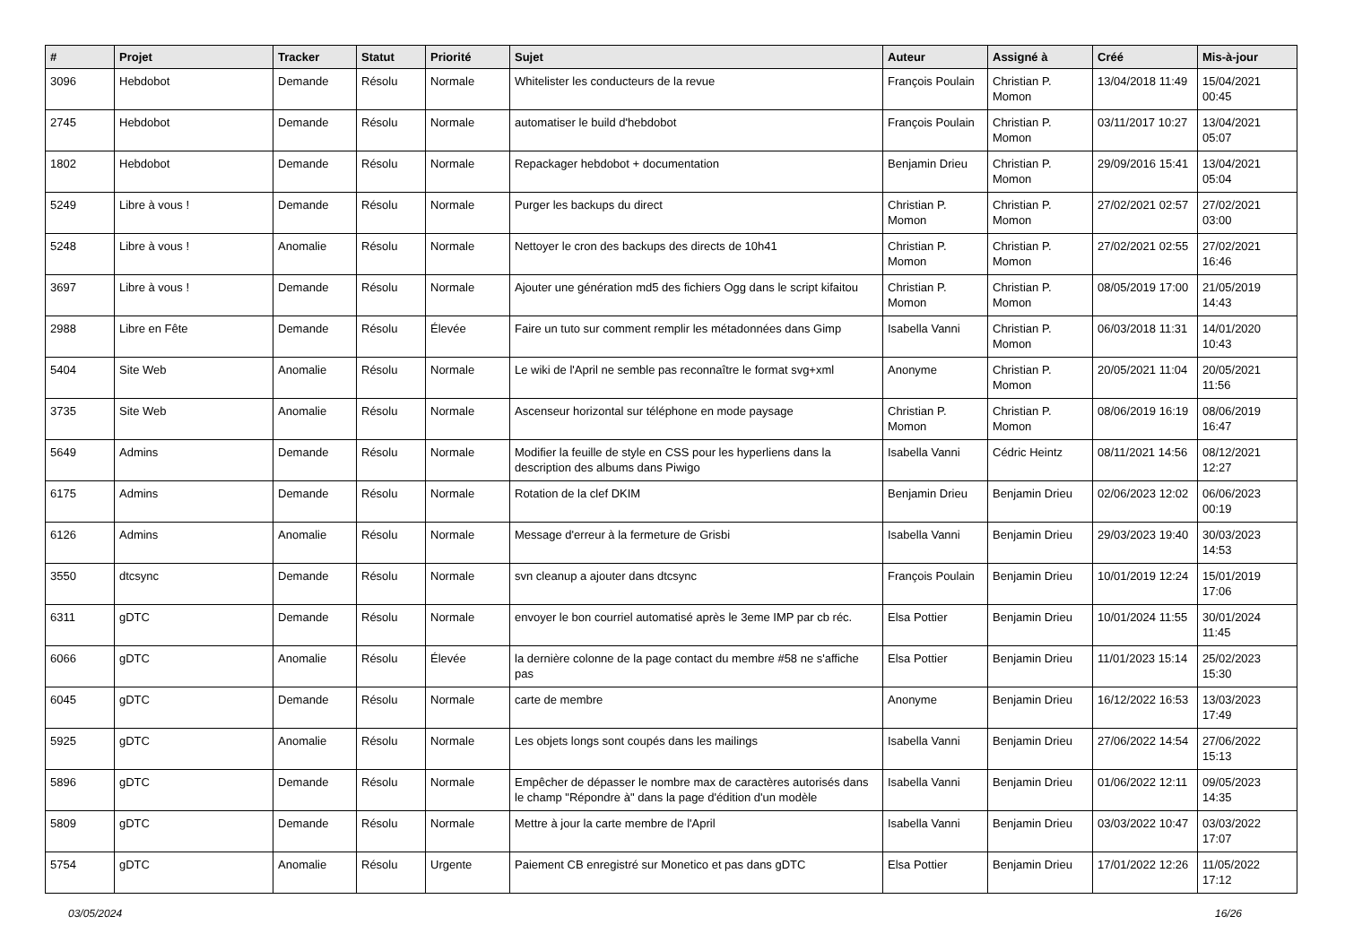| # | Projet | Tracker | Statut | Priorité | Sujet | Auteur | Assigné à | Créé | Mis-à-jour |
| --- | --- | --- | --- | --- | --- | --- | --- | --- | --- |
| 3096 | Hebdobot | Demande | Résolu | Normale | Whitelister les conducteurs de la revue | François Poulain | Christian P. Momon | 13/04/2018 11:49 | 15/04/2021 00:45 |
| 2745 | Hebdobot | Demande | Résolu | Normale | automatiser le build d'hebdobot | François Poulain | Christian P. Momon | 03/11/2017 10:27 | 13/04/2021 05:07 |
| 1802 | Hebdobot | Demande | Résolu | Normale | Repackager hebdobot + documentation | Benjamin Drieu | Christian P. Momon | 29/09/2016 15:41 | 13/04/2021 05:04 |
| 5249 | Libre à vous ! | Demande | Résolu | Normale | Purger les backups du direct | Christian P. Momon | Christian P. Momon | 27/02/2021 02:57 | 27/02/2021 03:00 |
| 5248 | Libre à vous ! | Anomalie | Résolu | Normale | Nettoyer le cron des backups des directs de 10h41 | Christian P. Momon | Christian P. Momon | 27/02/2021 02:55 | 27/02/2021 16:46 |
| 3697 | Libre à vous ! | Demande | Résolu | Normale | Ajouter une génération md5 des fichiers Ogg dans le script kifaitou | Christian P. Momon | Christian P. Momon | 08/05/2019 17:00 | 21/05/2019 14:43 |
| 2988 | Libre en Fête | Demande | Résolu | Élevée | Faire un tuto sur comment remplir les métadonnées dans Gimp | Isabella Vanni | Christian P. Momon | 06/03/2018 11:31 | 14/01/2020 10:43 |
| 5404 | Site Web | Anomalie | Résolu | Normale | Le wiki de l'April ne semble pas reconnaître le format svg+xml | Anonyme | Christian P. Momon | 20/05/2021 11:04 | 20/05/2021 11:56 |
| 3735 | Site Web | Anomalie | Résolu | Normale | Ascenseur horizontal sur téléphone en mode paysage | Christian P. Momon | Christian P. Momon | 08/06/2019 16:19 | 08/06/2019 16:47 |
| 5649 | Admins | Demande | Résolu | Normale | Modifier la feuille de style en CSS pour les hyperliens dans la description des albums dans Piwigo | Isabella Vanni | Cédric Heintz | 08/11/2021 14:56 | 08/12/2021 12:27 |
| 6175 | Admins | Demande | Résolu | Normale | Rotation de la clef DKIM | Benjamin Drieu | Benjamin Drieu | 02/06/2023 12:02 | 06/06/2023 00:19 |
| 6126 | Admins | Anomalie | Résolu | Normale | Message d'erreur à la fermeture de Grisbi | Isabella Vanni | Benjamin Drieu | 29/03/2023 19:40 | 30/03/2023 14:53 |
| 3550 | dtcsync | Demande | Résolu | Normale | svn cleanup a ajouter dans dtcsync | François Poulain | Benjamin Drieu | 10/01/2019 12:24 | 15/01/2019 17:06 |
| 6311 | gDTC | Demande | Résolu | Normale | envoyer le bon courriel automatisé après le 3eme IMP par cb réc. | Elsa Pottier | Benjamin Drieu | 10/01/2024 11:55 | 30/01/2024 11:45 |
| 6066 | gDTC | Anomalie | Résolu | Élevée | la dernière colonne de la page contact du membre #58 ne s'affiche pas | Elsa Pottier | Benjamin Drieu | 11/01/2023 15:14 | 25/02/2023 15:30 |
| 6045 | gDTC | Demande | Résolu | Normale | carte de membre | Anonyme | Benjamin Drieu | 16/12/2022 16:53 | 13/03/2023 17:49 |
| 5925 | gDTC | Anomalie | Résolu | Normale | Les objets longs sont coupés dans les mailings | Isabella Vanni | Benjamin Drieu | 27/06/2022 14:54 | 27/06/2022 15:13 |
| 5896 | gDTC | Demande | Résolu | Normale | Empêcher de dépasser le nombre max de caractères autorisés dans le champ "Répondre à" dans la page d'édition d'un modèle | Isabella Vanni | Benjamin Drieu | 01/06/2022 12:11 | 09/05/2023 14:35 |
| 5809 | gDTC | Demande | Résolu | Normale | Mettre à jour la carte membre de l'April | Isabella Vanni | Benjamin Drieu | 03/03/2022 10:47 | 03/03/2022 17:07 |
| 5754 | gDTC | Anomalie | Résolu | Urgente | Paiement CB enregistré sur Monetico et pas dans gDTC | Elsa Pottier | Benjamin Drieu | 17/01/2022 12:26 | 11/05/2022 17:12 |
03/05/2024 16/26